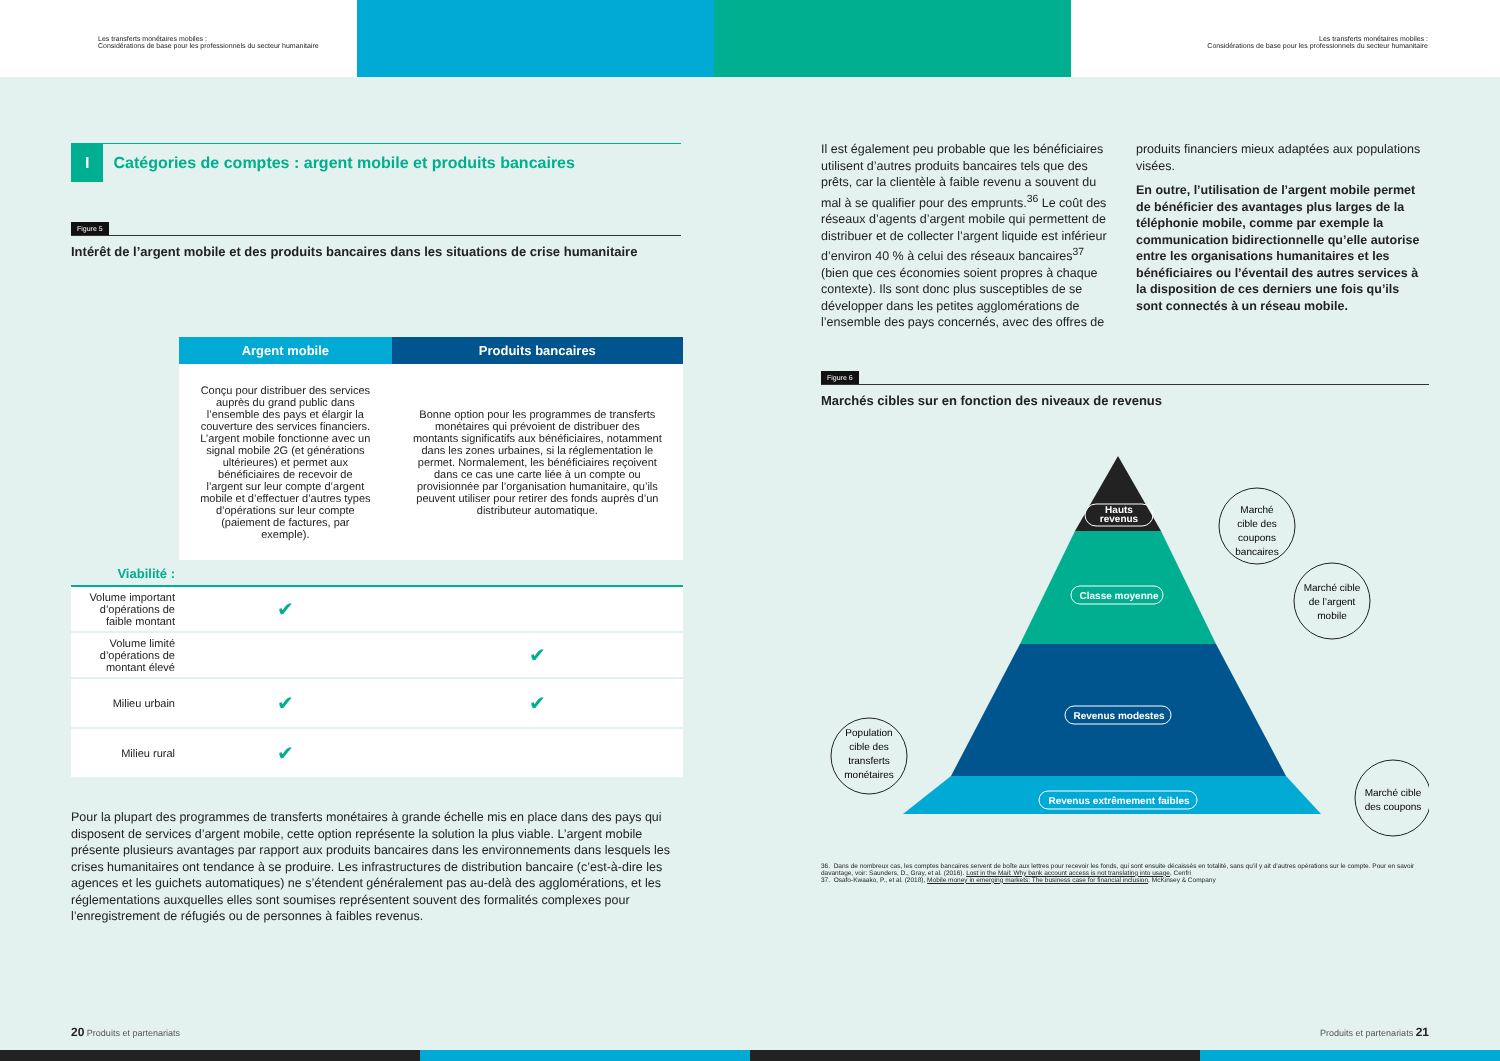Les transferts monétaires mobiles :
Considérations de base pour les professionnels du secteur humanitaire
Les transferts monétaires mobiles :
Considérations de base pour les professionnels du secteur humanitaire
I Catégories de comptes : argent mobile et produits bancaires
Figure 5
Intérêt de l’argent mobile et des produits bancaires dans les situations de crise humanitaire
| | Argent mobile | Produits bancaires |
| --- | --- | --- |
| | Conçu pour distribuer des services auprès du grand public dans l’ensemble des pays et élargir la couverture des services financiers. L’argent mobile fonctionne avec un signal mobile 2G (et générations ultérieures) et permet aux bénéficiaires de recevoir de l’argent sur leur compte d’argent mobile et d’effectuer d’autres types d’opérations sur leur compte (paiement de factures, par exemple). | Bonne option pour les programmes de transferts monétaires qui prévoient de distribuer des montants significatifs aux bénéficiaires, notamment dans les zones urbaines, si la réglementation le permet. Normalement, les bénéficiaires reçoivent dans ce cas une carte liée à un compte ou provisionnée par l’organisation humanitaire, qu’ils peuvent utiliser pour retirer des fonds auprès d’un distributeur automatique. |
| Viabilité : | | |
| Volume important d’opérations de faible montant | ✔ | |
| Volume limité d’opérations de montant élevé | | ✔ |
| Milieu urbain | ✔ | ✔ |
| Milieu rural | ✔ | |
Pour la plupart des programmes de transferts monétaires à grande échelle mis en place dans des pays qui disposent de services d’argent mobile, cette option représente la solution la plus viable. L’argent mobile présente plusieurs avantages par rapport aux produits bancaires dans les environnements dans lesquels les crises humanitaires ont tendance à se produire. Les infrastructures de distribution bancaire (c’est-à-dire les agences et les guichets automatiques) ne s’étendent généralement pas au-delà des agglomérations, et les réglementations auxquelles elles sont soumises représentent souvent des formalités complexes pour l’enregistrement de réfugiés ou de personnes à faibles revenus.
Il est également peu probable que les bénéficiaires utilisent d’autres produits bancaires tels que des prêts, car la clientèle à faible revenu a souvent du mal à se qualifier pour des emprunts.<sup>36</sup> Le coût des réseaux d’agents d’argent mobile qui permettent de distribuer et de collecter l’argent liquide est inférieur d’environ 40 % à celui des réseaux bancaires<sup>37</sup> (bien que ces économies soient propres à chaque contexte). Ils sont donc plus susceptibles de se développer dans les petites agglomérations de l’ensemble des pays concernés, avec des offres de
produits financiers mieux adaptées aux populations visées.
En outre, l’utilisation de l’argent mobile permet de bénéficier des avantages plus larges de la téléphonie mobile, comme par exemple la communication bidirectionnelle qu’elle autorise entre les organisations humanitaires et les bénéficiaires ou l’éventail des autres services à la disposition de ces derniers une fois qu’ils sont connectés à un réseau mobile.
Figure 6
Marchés cibles sur en fonction des niveaux de revenus
Hauts
revenus
Classe moyenne
Revenus modestes
Revenus extrêmement faibles
Marché
cible des
coupons
bancaires
Marché cible
de l’argent
mobile
Population
cible des
transferts
monétaires
Marché cible
des coupons
36. Dans de nombreux cas, les comptes bancaires servent de boîte aux lettres pour recevoir les fonds, qui sont ensuite décaissés en totalité, sans qu’il y ait d’autres opérations sur le compte. Pour en savoir davantage, voir: Saunders, D., Gray, et al. (2016). Lost in the Mail: Why bank account access is not translating into usage, Cenfri
37. Osafo-Kwaako, P., et al. (2018), Mobile money in emerging markets: The business case for financial inclusion, McKinsey & Company
20 Produits et partenariats Produits et partenariats 21